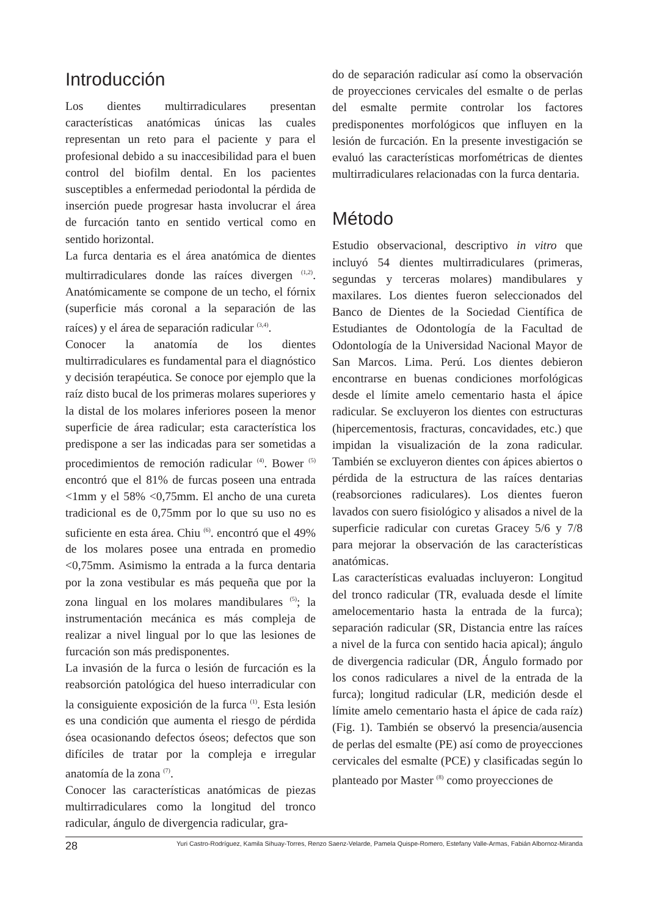Introducción
Los dientes multirradiculares presentan características anatómicas únicas las cuales representan un reto para el paciente y para el profesional debido a su inaccesibilidad para el buen control del biofilm dental. En los pacientes susceptibles a enfermedad periodontal la pérdida de inserción puede progresar hasta involucrar el área de furcación tanto en sentido vertical como en sentido horizontal.
La furca dentaria es el área anatómica de dientes multirradiculares donde las raíces divergen <sup>(1,2)</sup>. Anatómicamente se compone de un techo, el fórnix (superficie más coronal a la separación de las raíces) y el área de separación radicular <sup>(3,4)</sup>.
Conocer la anatomía de los dientes multirradiculares es fundamental para el diagnóstico y decisión terapéutica. Se conoce por ejemplo que la raíz disto bucal de los primeras molares superiores y la distal de los molares inferiores poseen la menor superficie de área radicular; esta característica los predispone a ser las indicadas para ser sometidas a procedimientos de remoción radicular <sup>(4)</sup>. Bower <sup>(5)</sup> encontró que el 81% de furcas poseen una entrada <1mm y el 58% <0,75mm. El ancho de una cureta tradicional es de 0,75mm por lo que su uso no es suficiente en esta área. Chiu <sup>(6)</sup>. encontró que el 49% de los molares posee una entrada en promedio <0,75mm. Asimismo la entrada a la furca dentaria por la zona vestibular es más pequeña que por la zona lingual en los molares mandibulares <sup>(5)</sup>; la instrumentación mecánica es más compleja de realizar a nivel lingual por lo que las lesiones de furcación son más predisponentes.
La invasión de la furca o lesión de furcación es la reabsorción patológica del hueso interradicular con la consiguiente exposición de la furca <sup>(1)</sup>. Esta lesión es una condición que aumenta el riesgo de pérdida ósea ocasionando defectos óseos; defectos que son difíciles de tratar por la compleja e irregular anatomía de la zona <sup>(7)</sup>.
Conocer las características anatómicas de piezas multirradiculares como la longitud del tronco radicular, ángulo de divergencia radicular, gra-
do de separación radicular así como la observación de proyecciones cervicales del esmalte o de perlas del esmalte permite controlar los factores predisponentes morfológicos que influyen en la lesión de furcación. En la presente investigación se evaluó las características morfométricas de dientes multirradiculares relacionadas con la furca dentaria.
Método
Estudio observacional, descriptivo in vitro que incluyó 54 dientes multirradiculares (primeras, segundas y terceras molares) mandibulares y maxilares. Los dientes fueron seleccionados del Banco de Dientes de la Sociedad Científica de Estudiantes de Odontología de la Facultad de Odontología de la Universidad Nacional Mayor de San Marcos. Lima. Perú. Los dientes debieron encontrarse en buenas condiciones morfológicas desde el límite amelo cementario hasta el ápice radicular. Se excluyeron los dientes con estructuras (hipercementosis, fracturas, concavidades, etc.) que impidan la visualización de la zona radicular. También se excluyeron dientes con ápices abiertos o pérdida de la estructura de las raíces dentarias (reabsorciones radiculares). Los dientes fueron lavados con suero fisiológico y alisados a nivel de la superficie radicular con curetas Gracey 5/6 y 7/8 para mejorar la observación de las características anatómicas.
Las características evaluadas incluyeron: Longitud del tronco radicular (TR, evaluada desde el límite amelocementario hasta la entrada de la furca); separación radicular (SR, Distancia entre las raíces a nivel de la furca con sentido hacia apical); ángulo de divergencia radicular (DR, Ángulo formado por los conos radiculares a nivel de la entrada de la furca); longitud radicular (LR, medición desde el límite amelo cementario hasta el ápice de cada raíz) (Fig. 1). También se observó la presencia/ausencia de perlas del esmalte (PE) así como de proyecciones cervicales del esmalte (PCE) y clasificadas según lo planteado por Master <sup>(8)</sup> como proyecciones de
28 Yuri Castro-Rodríguez, Kamila Sihuay-Torres, Renzo Saenz-Velarde, Pamela Quispe-Romero, Estefany Valle-Armas, Fabián Albornoz-Miranda